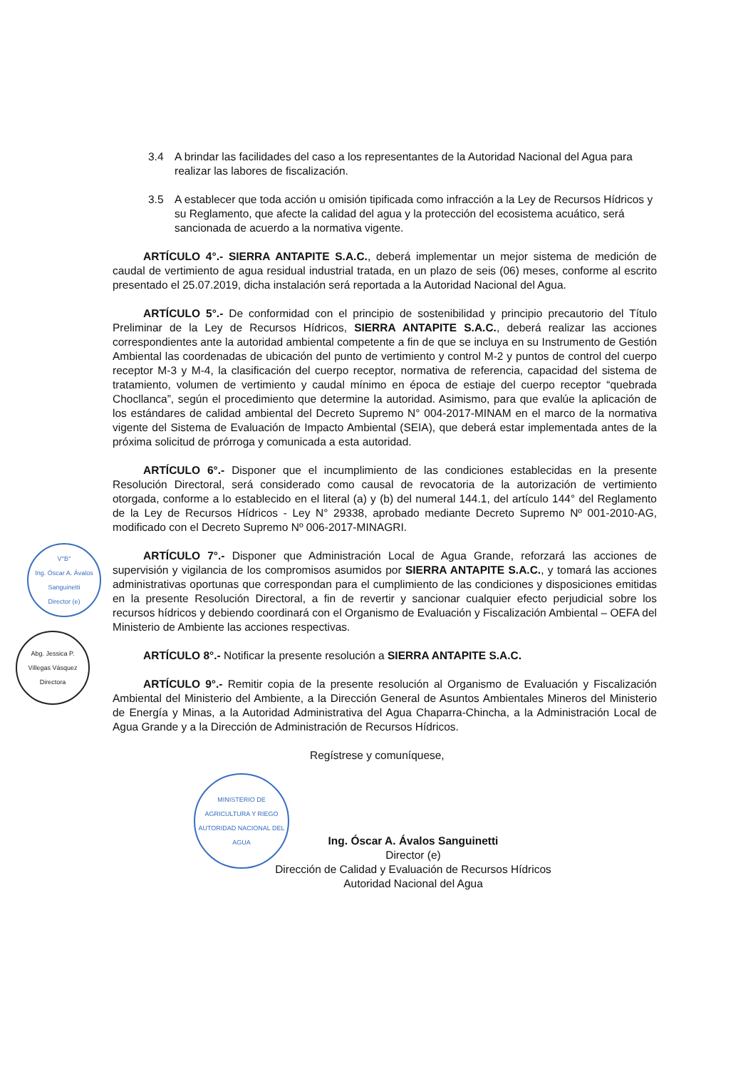V°B°
Ing. Óscar A. Ávalos Sanguinetti
Director (e)
Abg. Jessica P.
Villegas Vásquez
Directora
MINISTERIO DE AGRICULTURA Y RIEGO
AUTORIDAD NACIONAL DEL AGUA
3.4 A brindar las facilidades del caso a los representantes de la Autoridad Nacional del Agua para realizar las labores de fiscalización.
3.5 A establecer que toda acción u omisión tipificada como infracción a la Ley de Recursos Hídricos y su Reglamento, que afecte la calidad del agua y la protección del ecosistema acuático, será sancionada de acuerdo a la normativa vigente.
ARTÍCULO 4°.- SIERRA ANTAPITE S.A.C., deberá implementar un mejor sistema de medición de caudal de vertimiento de agua residual industrial tratada, en un plazo de seis (06) meses, conforme al escrito presentado el 25.07.2019, dicha instalación será reportada a la Autoridad Nacional del Agua.
ARTÍCULO 5°.- De conformidad con el principio de sostenibilidad y principio precautorio del Título Preliminar de la Ley de Recursos Hídricos, SIERRA ANTAPITE S.A.C., deberá realizar las acciones correspondientes ante la autoridad ambiental competente a fin de que se incluya en su Instrumento de Gestión Ambiental las coordenadas de ubicación del punto de vertimiento y control M-2 y puntos de control del cuerpo receptor M-3 y M-4, la clasificación del cuerpo receptor, normativa de referencia, capacidad del sistema de tratamiento, volumen de vertimiento y caudal mínimo en época de estiaje del cuerpo receptor “quebrada Chocllanca”, según el procedimiento que determine la autoridad. Asimismo, para que evalúe la aplicación de los estándares de calidad ambiental del Decreto Supremo N° 004-2017-MINAM en el marco de la normativa vigente del Sistema de Evaluación de Impacto Ambiental (SEIA), que deberá estar implementada antes de la próxima solicitud de prórroga y comunicada a esta autoridad.
ARTÍCULO 6°.- Disponer que el incumplimiento de las condiciones establecidas en la presente Resolución Directoral, será considerado como causal de revocatoria de la autorización de vertimiento otorgada, conforme a lo establecido en el literal (a) y (b) del numeral 144.1, del artículo 144° del Reglamento de la Ley de Recursos Hídricos - Ley N° 29338, aprobado mediante Decreto Supremo Nº 001-2010-AG, modificado con el Decreto Supremo Nº 006-2017-MINAGRI.
ARTÍCULO 7°.- Disponer que Administración Local de Agua Grande, reforzará las acciones de supervisión y vigilancia de los compromisos asumidos por SIERRA ANTAPITE S.A.C., y tomará las acciones administrativas oportunas que correspondan para el cumplimiento de las condiciones y disposiciones emitidas en la presente Resolución Directoral, a fin de revertir y sancionar cualquier efecto perjudicial sobre los recursos hídricos y debiendo coordinará con el Organismo de Evaluación y Fiscalización Ambiental – OEFA del Ministerio de Ambiente las acciones respectivas.
ARTÍCULO 8°.- Notificar la presente resolución a SIERRA ANTAPITE S.A.C.
ARTÍCULO 9°.- Remitir copia de la presente resolución al Organismo de Evaluación y Fiscalización Ambiental del Ministerio del Ambiente, a la Dirección General de Asuntos Ambientales Mineros del Ministerio de Energía y Minas, a la Autoridad Administrativa del Agua Chaparra-Chincha, a la Administración Local de Agua Grande y a la Dirección de Administración de Recursos Hídricos.
Regístrese y comuníquese,
Ing. Óscar A. Ávalos Sanguinetti
Director (e)
Dirección de Calidad y Evaluación de Recursos Hídricos
Autoridad Nacional del Agua